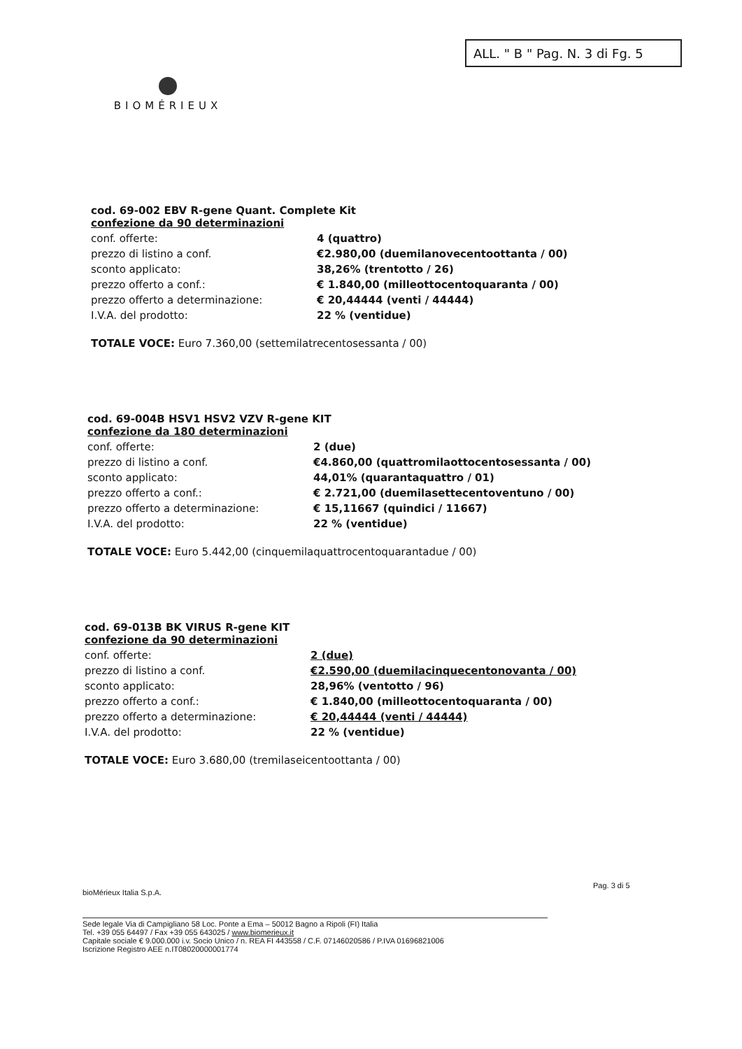ALL. " B " Pag. N. 3 di Fg. 5
BIOMÉRIEUX
cod. 69-002 EBV R-gene Quant. Complete Kit
confezione da 90 determinazioni
| conf. offerte: | 4 (quattro) |
| prezzo di listino a conf. | €2.980,00 (duemilanovecentoottanta / 00) |
| sconto applicato: | 38,26% (trentotto / 26) |
| prezzo offerto a conf.: | € 1.840,00 (milleottocentoquaranta / 00) |
| prezzo offerto a determinazione: | € 20,44444 (venti / 44444) |
| I.V.A. del prodotto: | 22 % (ventidue) |
TOTALE VOCE: Euro 7.360,00 (settemilatrecentosessanta / 00)
cod. 69-004B HSV1 HSV2 VZV R-gene KIT
confezione da 180 determinazioni
| conf. offerte: | 2 (due) |
| prezzo di listino a conf. | €4.860,00 (quattromilaottocentosessanta / 00) |
| sconto applicato: | 44,01% (quarantaquattro / 01) |
| prezzo offerto a conf.: | € 2.721,00 (duemilasettecentoventuno / 00) |
| prezzo offerto a determinazione: | € 15,11667 (quindici / 11667) |
| I.V.A. del prodotto: | 22 % (ventidue) |
TOTALE VOCE: Euro 5.442,00 (cinquemilaquattrocentoquarantadue / 00)
cod. 69-013B BK VIRUS R-gene KIT
confezione da 90 determinazioni
| conf. offerte: | 2 (due) |
| prezzo di listino a conf. | €2.590,00 (duemilacinquecentonovanta / 00) |
| sconto applicato: | 28,96% (ventotto / 96) |
| prezzo offerto a conf.: | € 1.840,00 (milleottocentoquaranta / 00) |
| prezzo offerto a determinazione: | € 20,44444 (venti / 44444) |
| I.V.A. del prodotto: | 22 % (ventidue) |
TOTALE VOCE: Euro 3.680,00 (tremilaseicentoottanta / 00)
bioMérieux Italia S.p.A.
Pag. 3 di 5
Sede legale Via di Campigliano 58 Loc. Ponte a Ema – 50012 Bagno a Ripoli (FI) Italia
Tel. +39 055 64497 / Fax +39 055 643025 / www.biomerieux.it
Capitale sociale € 9.000.000 i.v. Socio Unico / n. REA FI 443558 / C.F. 07146020586 / P.IVA 01696821006
Iscrizione Registro AEE n.IT08020000001774